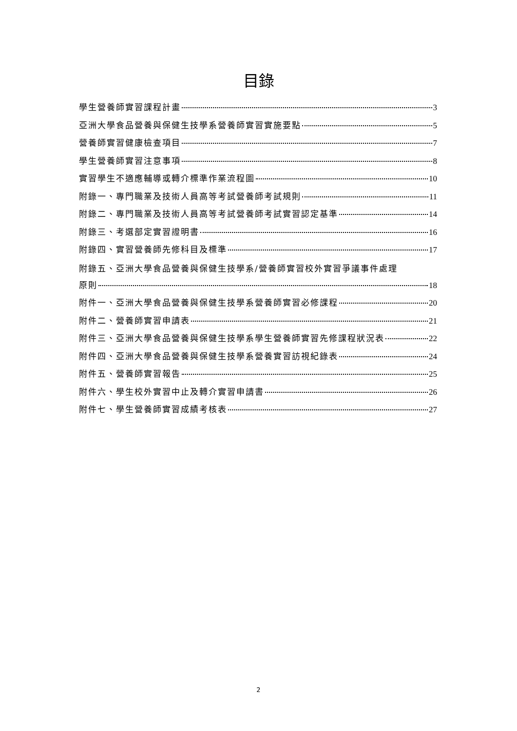目錄
學生營養師實習課程計畫 3
亞洲大學食品營養與保健生技學系營養師實習實施要點 5
營養師實習健康檢查項目 7
學生營養師實習注意事項 8
實習學生不適應輔導或轉介標準作業流程圖 10
附錄一、專門職業及技術人員高等考試營養師考試規則 11
附錄二、專門職業及技術人員高等考試營養師考試實習認定基準 14
附錄三、考選部定實習證明書 16
附錄四、實習營養師先修科目及標準 17
附錄五、亞洲大學食品營養與保健生技學系/營養師實習校外實習爭議事件處理
原則 18
附件一、亞洲大學食品營養與保健生技學系營養師實習必修課程 20
附件二、營養師實習申請表 21
附件三、亞洲大學食品營養與保健生技學系學生營養師實習先修課程狀況表 22
附件四、亞洲大學食品營養與保健生技學系營養實習訪視紀錄表 24
附件五、營養師實習報告 25
附件六、學生校外實習中止及轉介實習申請書 26
附件七、學生營養師實習成績考核表 27
2